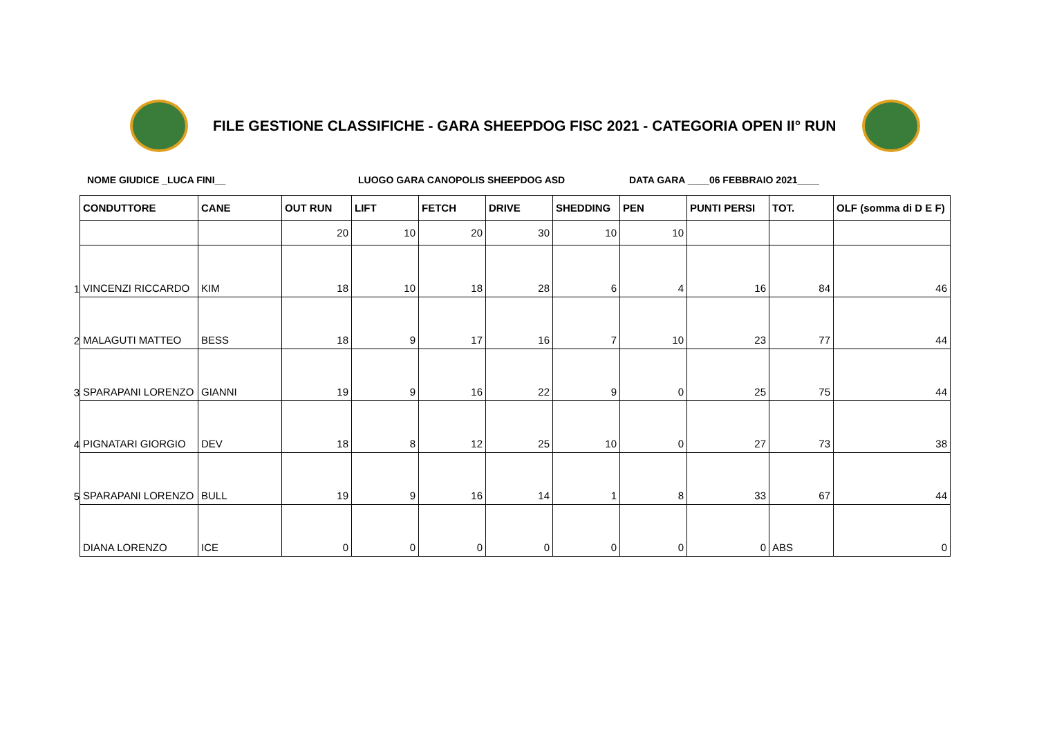FILE GESTIONE CLASSIFICHE - GARA SHEEPDOG FISC 2021 - CATEGORIA OPEN II° RUN
NOME GIUDICE _LUCA FINI__ LUOGO GARA CANOPOLIS SHEEPDOG ASD DATA GARA ____06 FEBBRAIO 2021____
| | CONDUTTORE | CANE | OUT RUN | LIFT | FETCH | DRIVE | SHEDDING | PEN | PUNTI PERSI | TOT. | OLF (somma di D E F) |
| | | | 20 | 10 | 20 | 30 | 10 | 10 | | | |
| 1 | VINCENZI RICCARDO | KIM | 18 | 10 | 18 | 28 | 6 | 4 | 16 | 84 | 46 |
| 2 | MALAGUTI MATTEO | BESS | 18 | 9 | 17 | 16 | 7 | 10 | 23 | 77 | 44 |
| 3 | SPARAPANI LORENZO | GIANNI | 19 | 9 | 16 | 22 | 9 | 0 | 25 | 75 | 44 |
| 4 | PIGNATARI GIORGIO | DEV | 18 | 8 | 12 | 25 | 10 | 0 | 27 | 73 | 38 |
| 5 | SPARAPANI LORENZO | BULL | 19 | 9 | 16 | 14 | 1 | 8 | 33 | 67 | 44 |
| | DIANA LORENZO | ICE | 0 | 0 | 0 | 0 | 0 | 0 | 0 | ABS | 0 |